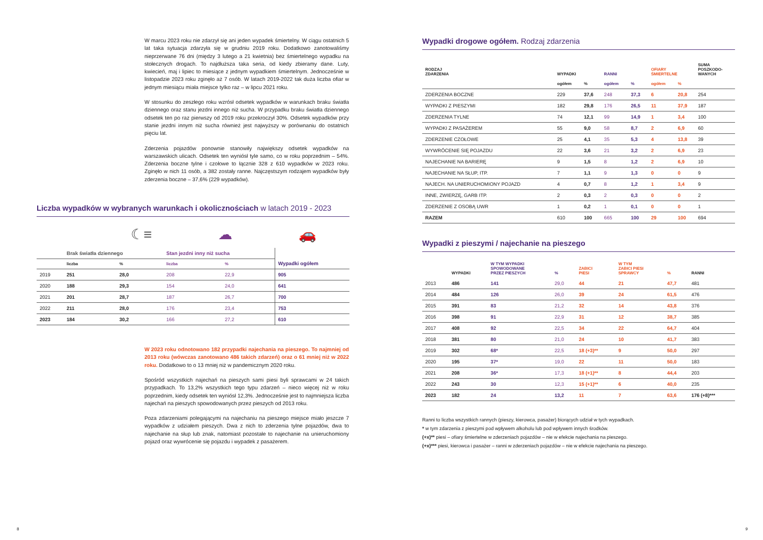W marcu 2023 roku nie zdarzył się ani jeden wypadek śmiertelny. W ciągu ostatnich 5 lat taka sytuacja zdarzyła się w grudniu 2019 roku. Dodatkowo zanotowaliśmy nieprzerwane 76 dni (między 3 lutego a 21 kwietnia) bez śmiertelnego wypadku na stołecznych drogach. To najdłuższa taka seria, od kiedy zbieramy dane. Luty, kwiecień, maj i lipiec to miesiące z jednym wypadkiem śmiertelnym. Jednocześnie w listopadzie 2023 roku zginęło aż 7 osób. W latach 2019-2022 tak duża liczba ofiar w jednym miesiącu miała miejsce tylko raz – w lipcu 2021 roku.
W stosunku do zeszłego roku wzrósł odsetek wypadków w warunkach braku światła dziennego oraz stanu jezdni innego niż sucha. W przypadku braku światła dziennego odsetek ten po raz pierwszy od 2019 roku przekroczył 30%. Odsetek wypadków przy stanie jezdni innym niż sucha również jest najwyższy w porównaniu do ostatnich pięciu lat.
Zderzenia pojazdów ponownie stanowiły największy odsetek wypadków na warszawskich ulicach. Odsetek ten wyniósł tyle samo, co w roku poprzednim – 54%. Zderzenia boczne tylne i czołowe to łącznie 328 z 610 wypadków w 2023 roku. Zginęło w nich 11 osób, a 382 zostały ranne. Najczęstszym rodzajem wypadków były zderzenia boczne – 37,6% (229 wypadków).
Liczba wypadków w wybranych warunkach i okolicznościach w latach 2019 - 2023
☾≡ ☁ 🚗
| | Brak światła dziennego | | Stan jezdni inny niż sucha | | Wypadki ogółem |
| --- | --- | --- | --- | --- | --- |
| | liczba | % | liczba | % | |
| 2019 | 251 | 28,0 | 208 | 22,9 | 905 |
| 2020 | 188 | 29,3 | 154 | 24,0 | 641 |
| 2021 | 201 | 28,7 | 187 | 26,7 | 700 |
| 2022 | 211 | 28,0 | 176 | 23,4 | 753 |
| 2023 | 184 | 30,2 | 166 | 27,2 | 610 |
W 2023 roku odnotowano 182 przypadki najechania na pieszego. To najmniej od 2013 roku (wówczas zanotowano 486 takich zdarzeń) oraz o 61 mniej niż w 2022 roku. Dodatkowo to o 13 mniej niż w pandemicznym 2020 roku.
Spośród wszystkich najechań na pieszych sami piesi byli sprawcami w 24 takich przypadkach. To 13,2% wszystkich tego typu zdarzeń – nieco więcej niż w roku poprzednim, kiedy odsetek ten wyniósł 12,3%. Jednocześnie jest to najmniejsza liczba najechań na pieszych spowodowanych przez pieszych od 2013 roku.
Poza zdarzeniami polegającymi na najechaniu na pieszego miejsce miało jeszcze 7 wypadków z udziałem pieszych. Dwa z nich to zderzenia tylne pojazdów, dwa to najechanie na słup lub znak, natomiast pozostałe to najechanie na unieruchomiony pojazd oraz wywrócenie się pojazdu i wypadek z pasażerem.
Wypadki drogowe ogółem. Rodzaj zdarzenia
| RODZAJ ZDARZENIA | WYPADKI | | RANNI | | OFIARY ŚMIERTELNE | | SUMA POSZKODO- WANYCH |
| --- | --- | --- | --- | --- | --- | --- | --- |
| | ogółem | % | ogółem | % | ogółem | % | |
| ZDERZENIA BOCZNE | 229 | 37,6 | 248 | 37,3 | 6 | 20,8 | 254 |
| WYPADKI Z PIESZYMI | 182 | 29,8 | 176 | 26,5 | 11 | 37,9 | 187 |
| ZDERZENIA TYLNE | 74 | 12,1 | 99 | 14,9 | 1 | 3,4 | 100 |
| WYPADKI Z PASAŻEREM | 55 | 9,0 | 58 | 8,7 | 2 | 6,9 | 60 |
| ZDERZENIE CZOŁOWE | 25 | 4,1 | 35 | 5,3 | 4 | 13,8 | 39 |
| WYWRÓCENIE SIĘ POJAZDU | 22 | 3,6 | 21 | 3,2 | 2 | 6,9 | 23 |
| NAJECHANIE NA BARIERĘ | 9 | 1,5 | 8 | 1,2 | 2 | 6,9 | 10 |
| NAJECHANIE NA SŁUP, ITP. | 7 | 1,1 | 9 | 1,3 | 0 | 0 | 9 |
| NAJECH. NA UNIERUCHOMIONY POJAZD | 4 | 0,7 | 8 | 1,2 | 1 | 3,4 | 9 |
| INNE, ZWIERZĘ, GARB ITP. | 2 | 0,3 | 2 | 0,3 | 0 | 0 | 2 |
| ZDERZENIE Z OSOBĄ UWR | 1 | 0,2 | 1 | 0,1 | 0 | 0 | 1 |
| RAZEM | 610 | 100 | 665 | 100 | 29 | 100 | 694 |
Wypadki z pieszymi / najechanie na pieszego
| | WYPADKI | W TYM WYPADKI SPOWODOWANE PRZEZ PIESZYCH | % | ZABICI PIESI | W TYM ZABICI PIESI SPRAWCY | % | RANNI |
| --- | --- | --- | --- | --- | --- | --- | --- |
| 2013 | 486 | 141 | 29,0 | 44 | 21 | 47,7 | 481 |
| 2014 | 484 | 126 | 26,0 | 39 | 24 | 61,5 | 476 |
| 2015 | 391 | 83 | 21,2 | 32 | 14 | 43,8 | 376 |
| 2016 | 398 | 91 | 22,9 | 31 | 12 | 38,7 | 385 |
| 2017 | 408 | 92 | 22,5 | 34 | 22 | 64,7 | 404 |
| 2018 | 381 | 80 | 21,0 | 24 | 10 | 41,7 | 383 |
| 2019 | 302 | 68* | 22,5 | 18 (+3)** | 9 | 50,0 | 297 |
| 2020 | 195 | 37* | 19,0 | 22 | 11 | 50,0 | 183 |
| 2021 | 208 | 36* | 17,3 | 18 (+1)** | 8 | 44,4 | 203 |
| 2022 | 243 | 30 | 12,3 | 15 (+1)** | 6 | 40,0 | 235 |
| 2023 | 182 | 24 | 13,2 | 11 | 7 | 63,6 | 176 (+8)*** |
Ranni to liczba wszystkich rannych (pieszy, kierowca, pasażer) biorących udział w tych wypadkach.
* w tym zdarzenia z pieszymi pod wpływem alkoholu lub pod wpływem innych środków.
(+x)** piesi – ofiary śmiertelne w zderzeniach pojazdów – nie w efekcie najechania na pieszego.
(+x)*** piesi, kierowca i pasażer – ranni w zderzeniach pojazdów – nie w efekcie najechania na pieszego.
8 9